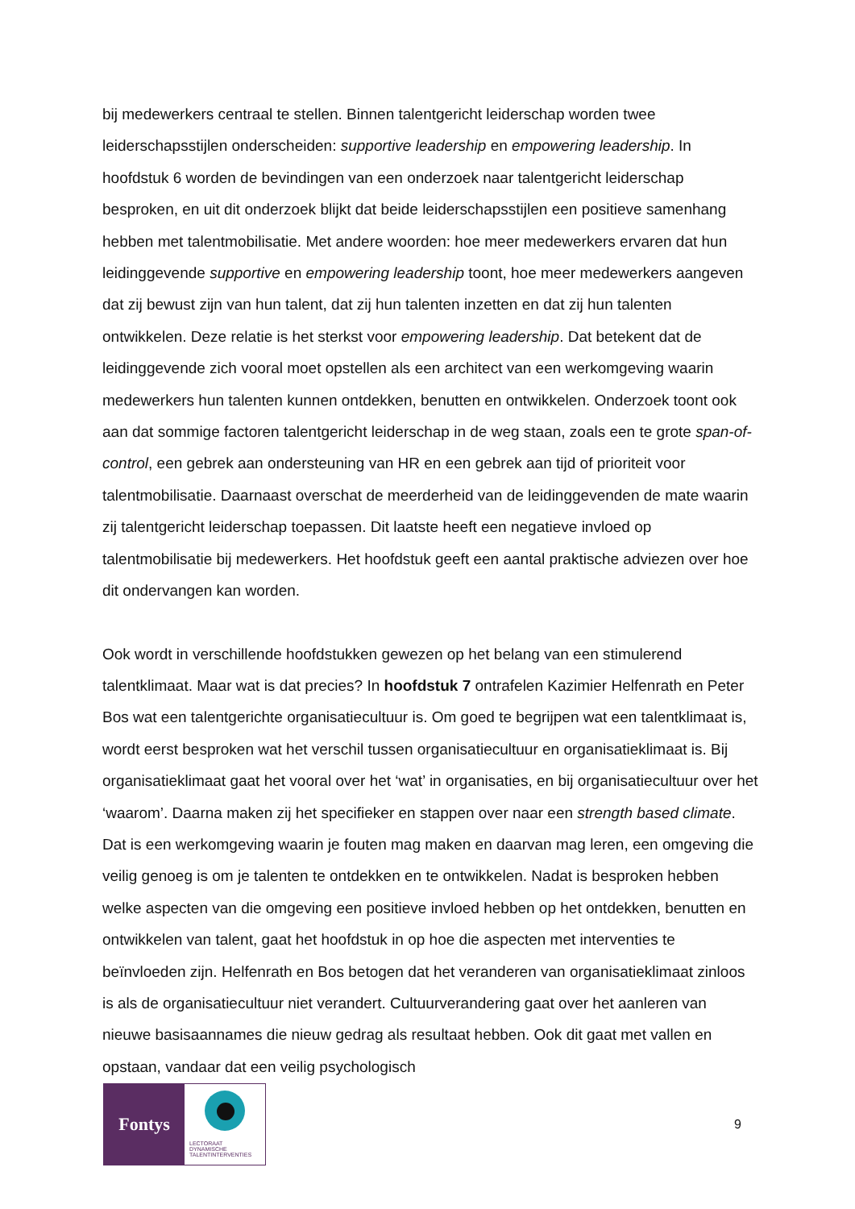bij medewerkers centraal te stellen. Binnen talentgericht leiderschap worden twee leiderschapsstijlen onderscheiden: supportive leadership en empowering leadership. In hoofdstuk 6 worden de bevindingen van een onderzoek naar talentgericht leiderschap besproken, en uit dit onderzoek blijkt dat beide leiderschapsstijlen een positieve samenhang hebben met talentmobilisatie. Met andere woorden: hoe meer medewerkers ervaren dat hun leidinggevende supportive en empowering leadership toont, hoe meer medewerkers aangeven dat zij bewust zijn van hun talent, dat zij hun talenten inzetten en dat zij hun talenten ontwikkelen. Deze relatie is het sterkst voor empowering leadership. Dat betekent dat de leidinggevende zich vooral moet opstellen als een architect van een werkomgeving waarin medewerkers hun talenten kunnen ontdekken, benutten en ontwikkelen. Onderzoek toont ook aan dat sommige factoren talentgericht leiderschap in de weg staan, zoals een te grote span-of-control, een gebrek aan ondersteuning van HR en een gebrek aan tijd of prioriteit voor talentmobilisatie. Daarnaast overschat de meerderheid van de leidinggevenden de mate waarin zij talentgericht leiderschap toepassen. Dit laatste heeft een negatieve invloed op talentmobilisatie bij medewerkers. Het hoofdstuk geeft een aantal praktische adviezen over hoe dit ondervangen kan worden.
Ook wordt in verschillende hoofdstukken gewezen op het belang van een stimulerend talentklimaat. Maar wat is dat precies? In hoofdstuk 7 ontrafelen Kazimier Helfenrath en Peter Bos wat een talentgerichte organisatiecultuur is. Om goed te begrijpen wat een talentklimaat is, wordt eerst besproken wat het verschil tussen organisatiecultuur en organisatieklimaat is. Bij organisatieklimaat gaat het vooral over het ‘wat’ in organisaties, en bij organisatiecultuur over het ‘waarom’. Daarna maken zij het specifieker en stappen over naar een strength based climate. Dat is een werkomgeving waarin je fouten mag maken en daarvan mag leren, een omgeving die veilig genoeg is om je talenten te ontdekken en te ontwikkelen. Nadat is besproken hebben welke aspecten van die omgeving een positieve invloed hebben op het ontdekken, benutten en ontwikkelen van talent, gaat het hoofdstuk in op hoe die aspecten met interventies te beïnvloeden zijn. Helfenrath en Bos betogen dat het veranderen van organisatieklimaat zinloos is als de organisatiecultuur niet verandert. Cultuurverandering gaat over het aanleren van nieuwe basisaannames die nieuw gedrag als resultaat hebben. Ook dit gaat met vallen en opstaan, vandaar dat een veilig psychologisch
Fontys
LECTORAAT
DYNAMISCHE
TALENTINTERVENTIES
9